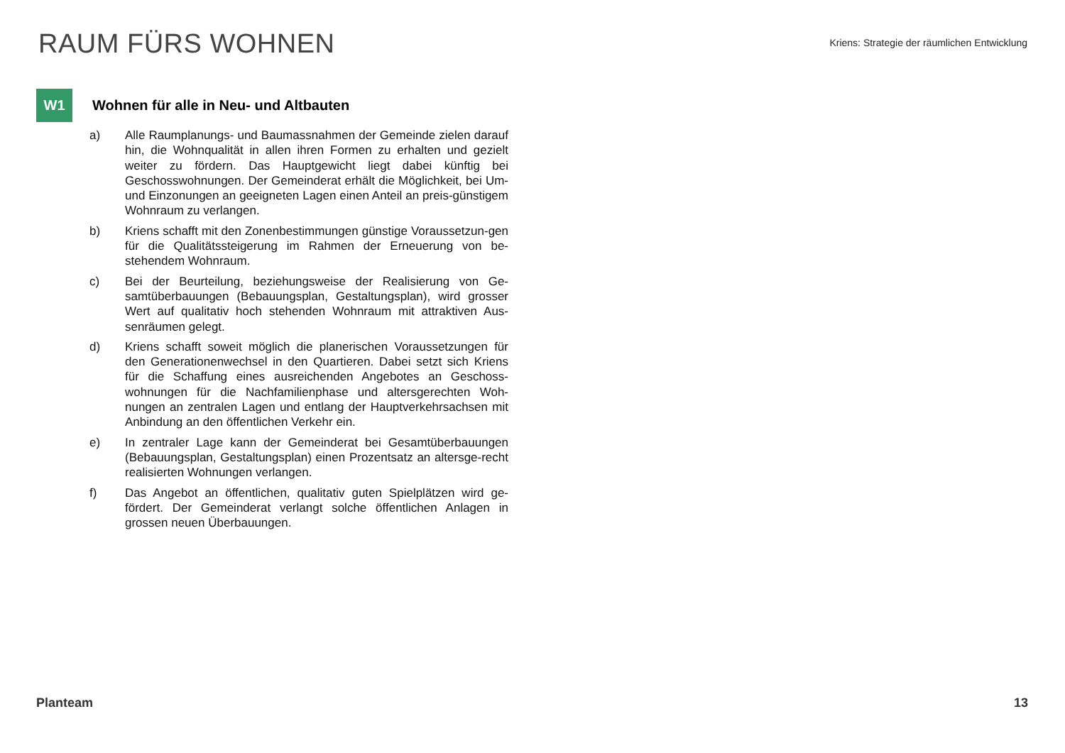RAUM FÜRS WOHNEN
Kriens: Strategie der räumlichen Entwicklung
W1
Wohnen für alle in Neu- und Altbauten
a) Alle Raumplanungs- und Baumassnahmen der Gemeinde zielen darauf hin, die Wohnqualität in allen ihren Formen zu erhalten und gezielt weiter zu fördern. Das Hauptgewicht liegt dabei künftig bei Geschosswohnungen. Der Gemeinderat erhält die Möglichkeit, bei Um- und Einzonungen an geeigneten Lagen einen Anteil an preis-günstigem Wohnraum zu verlangen.
b) Kriens schafft mit den Zonenbestimmungen günstige Voraussetzun-gen für die Qualitätssteigerung im Rahmen der Erneuerung von be-stehendem Wohnraum.
c) Bei der Beurteilung, beziehungsweise der Realisierung von Ge-samtüberbauungen (Bebauungsplan, Gestaltungsplan), wird grosser Wert auf qualitativ hoch stehenden Wohnraum mit attraktiven Aus-senräumen gelegt.
d) Kriens schafft soweit möglich die planerischen Voraussetzungen für den Generationenwechsel in den Quartieren. Dabei setzt sich Kriens für die Schaffung eines ausreichenden Angebotes an Geschoss-wohnungen für die Nachfamilienphase und altersgerechten Woh-nungen an zentralen Lagen und entlang der Hauptverkehrsachsen mit Anbindung an den öffentlichen Verkehr ein.
e) In zentraler Lage kann der Gemeinderat bei Gesamtüberbauungen (Bebauungsplan, Gestaltungsplan) einen Prozentsatz an altersge-recht realisierten Wohnungen verlangen.
f) Das Angebot an öffentlichen, qualitativ guten Spielplätzen wird ge-fördert. Der Gemeinderat verlangt solche öffentlichen Anlagen in grossen neuen Überbauungen.
Planteam 13